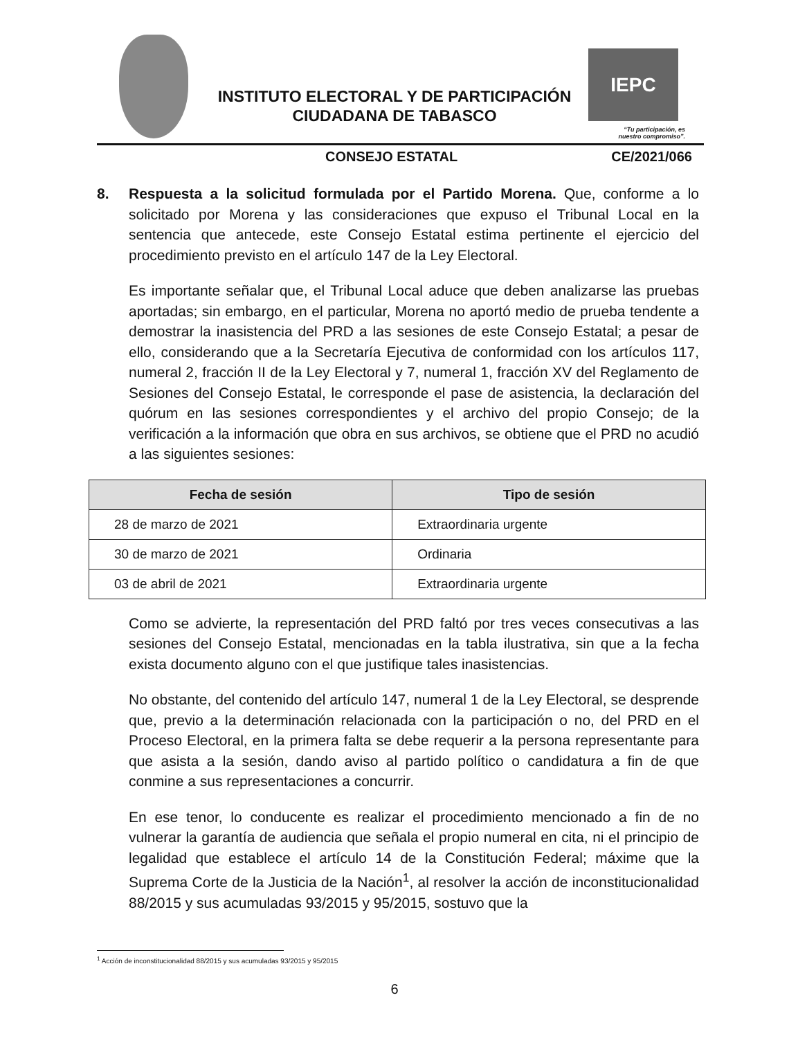INSTITUTO ELECTORAL Y DE PARTICIPACIÓN CIUDADANA DE TABASCO
IEPC
“Tu participación, es
nuestro compromiso”.
CONSEJO ESTATAL CE/2021/066
8. Respuesta a la solicitud formulada por el Partido Morena. Que, conforme a lo solicitado por Morena y las consideraciones que expuso el Tribunal Local en la sentencia que antecede, este Consejo Estatal estima pertinente el ejercicio del procedimiento previsto en el artículo 147 de la Ley Electoral.
Es importante señalar que, el Tribunal Local aduce que deben analizarse las pruebas aportadas; sin embargo, en el particular, Morena no aportó medio de prueba tendente a demostrar la inasistencia del PRD a las sesiones de este Consejo Estatal; a pesar de ello, considerando que a la Secretaría Ejecutiva de conformidad con los artículos 117, numeral 2, fracción II de la Ley Electoral y 7, numeral 1, fracción XV del Reglamento de Sesiones del Consejo Estatal, le corresponde el pase de asistencia, la declaración del quórum en las sesiones correspondientes y el archivo del propio Consejo; de la verificación a la información que obra en sus archivos, se obtiene que el PRD no acudió a las siguientes sesiones:
| Fecha de sesión | Tipo de sesión |
| --- | --- |
| 28 de marzo de 2021 | Extraordinaria urgente |
| 30 de marzo de 2021 | Ordinaria |
| 03 de abril de 2021 | Extraordinaria urgente |
Como se advierte, la representación del PRD faltó por tres veces consecutivas a las sesiones del Consejo Estatal, mencionadas en la tabla ilustrativa, sin que a la fecha exista documento alguno con el que justifique tales inasistencias.
No obstante, del contenido del artículo 147, numeral 1 de la Ley Electoral, se desprende que, previo a la determinación relacionada con la participación o no, del PRD en el Proceso Electoral, en la primera falta se debe requerir a la persona representante para que asista a la sesión, dando aviso al partido político o candidatura a fin de que conmine a sus representaciones a concurrir.
En ese tenor, lo conducente es realizar el procedimiento mencionado a fin de no vulnerar la garantía de audiencia que señala el propio numeral en cita, ni el principio de legalidad que establece el artículo 14 de la Constitución Federal; máxime que la Suprema Corte de la Justicia de la Nación<sup>1</sup>, al resolver la acción de inconstitucionalidad 88/2015 y sus acumuladas 93/2015 y 95/2015, sostuvo que la
<sup>1</sup> Acción de inconstitucionalidad 88/2015 y sus acumuladas 93/2015 y 95/2015
6